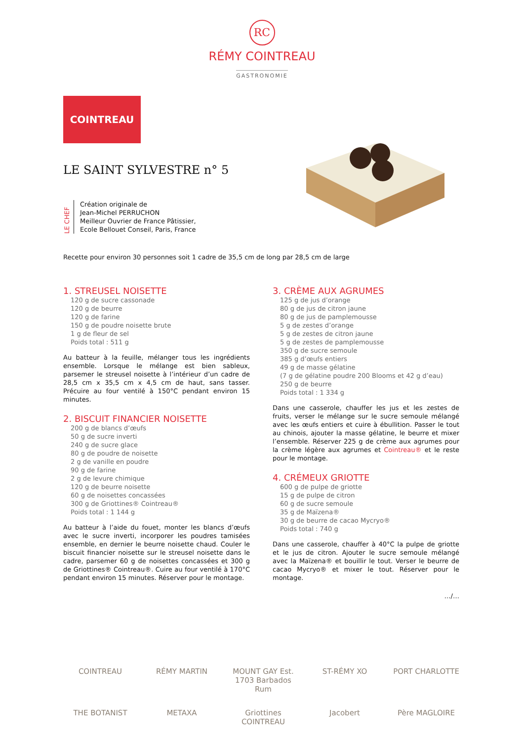RC
RÉMY COINTREAU
GASTRONOMIE
COINTREAU
LE SAINT SYLVESTRE n° 5
LE CHEF
Création originale de
Jean-Michel PERRUCHON
Meilleur Ouvrier de France Pâtissier,
Ecole Bellouet Conseil, Paris, France
Recette pour environ 30 personnes soit 1 cadre de 35,5 cm de long par 28,5 cm de large
1. STREUSEL NOISETTE
120 g de sucre cassonade
120 g de beurre
120 g de farine
150 g de poudre noisette brute
1 g de fleur de sel
Poids total : 511 g
Au batteur à la feuille, mélanger tous les ingrédients ensemble. Lorsque le mélange est bien sableux, parsemer le streusel noisette à l’intérieur d’un cadre de 28,5 cm x 35,5 cm x 4,5 cm de haut, sans tasser. Précuire au four ventilé à 150°C pendant environ 15 minutes.
2. BISCUIT FINANCIER NOISETTE
200 g de blancs d’œufs
50 g de sucre inverti
240 g de sucre glace
80 g de poudre de noisette
2 g de vanille en poudre
90 g de farine
2 g de levure chimique
120 g de beurre noisette
60 g de noisettes concassées
300 g de Griottines® Cointreau®
Poids total : 1 144 g
Au batteur à l’aide du fouet, monter les blancs d’œufs avec le sucre inverti, incorporer les poudres tamisées ensemble, en dernier le beurre noisette chaud. Couler le biscuit financier noisette sur le streusel noisette dans le cadre, parsemer 60 g de noisettes concassées et 300 g de Griottines® Cointreau®. Cuire au four ventilé à 170°C pendant environ 15 minutes. Réserver pour le montage.
3. CRÈME AUX AGRUMES
125 g de jus d’orange
80 g de jus de citron jaune
80 g de jus de pamplemousse
5 g de zestes d’orange
5 g de zestes de citron jaune
5 g de zestes de pamplemousse
350 g de sucre semoule
385 g d’œufs entiers
49 g de masse gélatine
(7 g de gélatine poudre 200 Blooms et 42 g d’eau)
250 g de beurre
Poids total : 1 334 g
Dans une casserole, chauffer les jus et les zestes de fruits, verser le mélange sur le sucre semoule mélangé avec les œufs entiers et cuire à ébullition. Passer le tout au chinois, ajouter la masse gélatine, le beurre et mixer l’ensemble. Réserver 225 g de crème aux agrumes pour la crème légère aux agrumes et Cointreau® et le reste pour le montage.
4. CRÉMEUX GRIOTTE
600 g de pulpe de griotte
15 g de pulpe de citron
60 g de sucre semoule
35 g de Maïzena®
30 g de beurre de cacao Mycryo®
Poids total : 740 g
Dans une casserole, chauffer à 40°C la pulpe de griotte et le jus de citron. Ajouter le sucre semoule mélangé avec la Maïzena® et bouillir le tout. Verser le beurre de cacao Mycryo® et mixer le tout. Réserver pour le montage.
…/…
COINTREAU RÉMY MARTIN MOUNT GAY Est. 1703 Barbados Rum ST-RÉMY XO PORT CHARLOTTE THE BOTANIST METAXA Griottines COINTREAU Jacobert Père MAGLOIRE